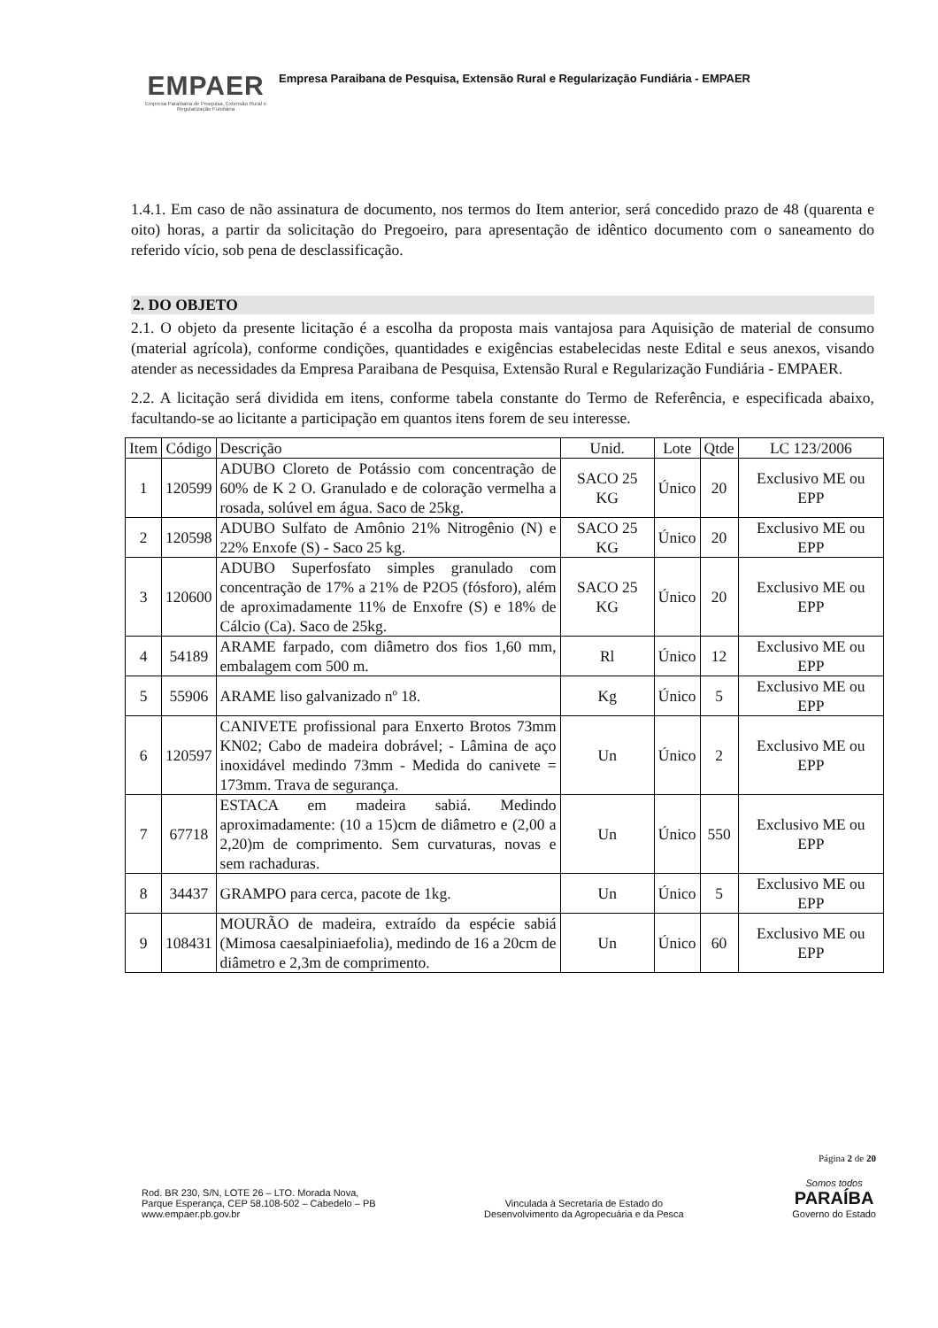EMPAER
Empresa Paraibana de Pesquisa, Extensão Rural e Regularização Fundiária
Empresa Paraibana de Pesquisa, Extensão Rural e Regularização Fundiária - EMPAER
1.4.1. Em caso de não assinatura de documento, nos termos do Item anterior, será concedido prazo de 48 (quarenta e oito) horas, a partir da solicitação do Pregoeiro, para apresentação de idêntico documento com o saneamento do referido vício, sob pena de desclassificação.
2. DO OBJETO
2.1. O objeto da presente licitação é a escolha da proposta mais vantajosa para Aquisição de material de consumo (material agrícola), conforme condições, quantidades e exigências estabelecidas neste Edital e seus anexos, visando atender as necessidades da Empresa Paraibana de Pesquisa, Extensão Rural e Regularização Fundiária - EMPAER.
2.2. A licitação será dividida em itens, conforme tabela constante do Termo de Referência, e especificada abaixo, facultando-se ao licitante a participação em quantos itens forem de seu interesse.
| Item | Código | Descrição | Unid. | Lote | Qtde | LC 123/2006 |
| --- | --- | --- | --- | --- | --- | --- |
| 1 | 120599 | ADUBO Cloreto de Potássio com concentração de 60% de K 2 O. Granulado e de coloração vermelha a rosada, solúvel em água. Saco de 25kg. | SACO 25 KG | Único | 20 | Exclusivo ME ou EPP |
| 2 | 120598 | ADUBO Sulfato de Amônio 21% Nitrogênio (N) e 22% Enxofe (S) - Saco 25 kg. | SACO 25 KG | Único | 20 | Exclusivo ME ou EPP |
| 3 | 120600 | ADUBO Superfosfato simples granulado com concentração de 17% a 21% de P2O5 (fósforo), além de aproximadamente 11% de Enxofre (S) e 18% de Cálcio (Ca). Saco de 25kg. | SACO 25 KG | Único | 20 | Exclusivo ME ou EPP |
| 4 | 54189 | ARAME farpado, com diâmetro dos fios 1,60 mm, embalagem com 500 m. | Rl | Único | 12 | Exclusivo ME ou EPP |
| 5 | 55906 | ARAME liso galvanizado nº 18. | Kg | Único | 5 | Exclusivo ME ou EPP |
| 6 | 120597 | CANIVETE profissional para Enxerto Brotos 73mm KN02; Cabo de madeira dobrável; - Lâmina de aço inoxidável medindo 73mm - Medida do canivete = 173mm. Trava de segurança. | Un | Único | 2 | Exclusivo ME ou EPP |
| 7 | 67718 | ESTACA em madeira sabiá. Medindo aproximadamente: (10 a 15)cm de diâmetro e (2,00 a 2,20)m de comprimento. Sem curvaturas, novas e sem rachaduras. | Un | Único | 550 | Exclusivo ME ou EPP |
| 8 | 34437 | GRAMPO para cerca, pacote de 1kg. | Un | Único | 5 | Exclusivo ME ou EPP |
| 9 | 108431 | MOURÃO de madeira, extraído da espécie sabiá (Mimosa caesalpiniaefolia), medindo de 16 a 20cm de diâmetro e 2,3m de comprimento. | Un | Único | 60 | Exclusivo ME ou EPP |
Página 2 de 20
Rod. BR 230, S/N, LOTE 26 – LTO. Morada Nova,
Parque Esperança, CEP 58.108-502 – Cabedelo – PB
www.empaer.pb.gov.br
Vinculada à Secretaria de Estado do
Desenvolvimento da Agropecuária e da Pesca
Somos todos
PARAÍBA
Governo do Estado